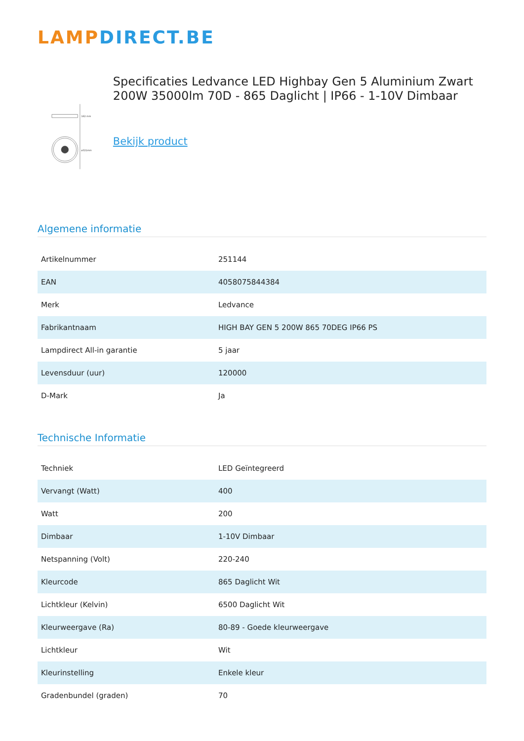LAMP DIRECT.BE
162 mm
ø321mm
Specificaties Ledvance LED Highbay Gen 5 Aluminium Zwart 200W 35000lm 70D - 865 Daglicht | IP66 - 1-10V Dimbaar
Bekijk product
Algemene informatie
| Artikelnummer | 251144 |
| EAN | 4058075844384 |
| Merk | Ledvance |
| Fabrikantnaam | HIGH BAY GEN 5 200W 865 70DEG IP66 PS |
| Lampdirect All-in garantie | 5 jaar |
| Levensduur (uur) | 120000 |
| D-Mark | Ja |
Technische Informatie
| Techniek | LED Geïntegreerd |
| Vervangt (Watt) | 400 |
| Watt | 200 |
| Dimbaar | 1-10V Dimbaar |
| Netspanning (Volt) | 220-240 |
| Kleurcode | 865 Daglicht Wit |
| Lichtkleur (Kelvin) | 6500 Daglicht Wit |
| Kleurweergave (Ra) | 80-89 - Goede kleurweergave |
| Lichtkleur | Wit |
| Kleurinstelling | Enkele kleur |
| Gradenbundel (graden) | 70 |